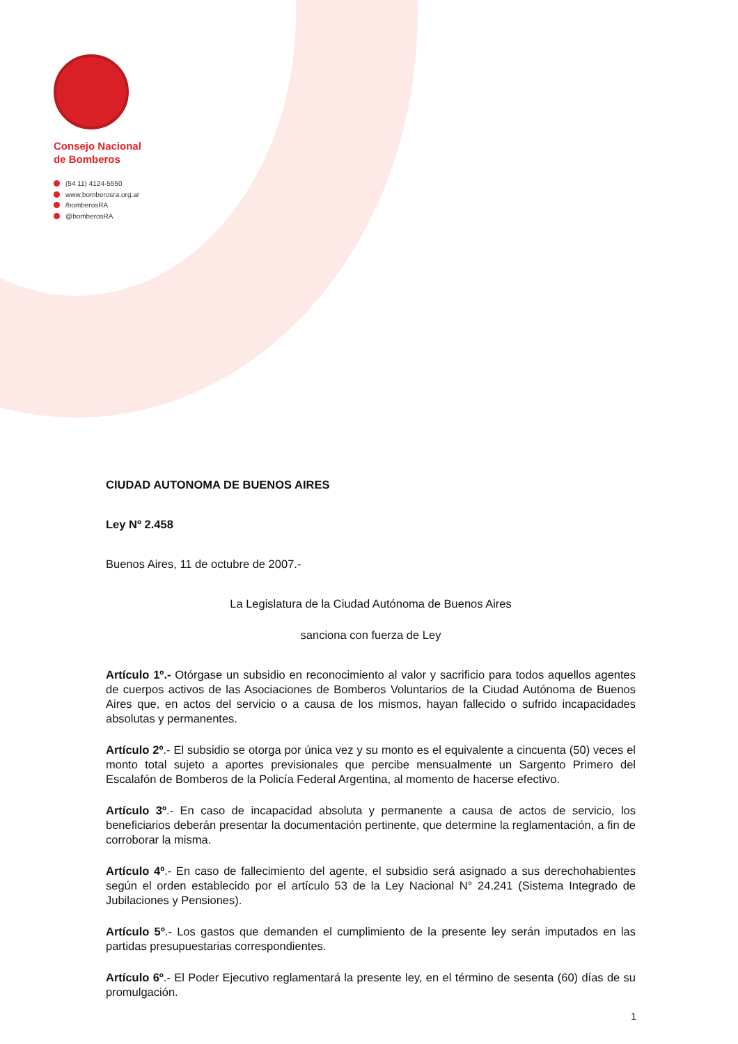Consejo Nacional
de Bomberos
(54 11) 4124-5550
www.bomberosra.org.ar
/bomberosRA
@bomberosRA
CIUDAD AUTONOMA DE BUENOS AIRES
Ley Nº 2.458
Buenos Aires, 11 de octubre de 2007.-
La Legislatura de la Ciudad Autónoma de Buenos Aires
sanciona con fuerza de Ley
Artículo 1º.- Otórgase un subsidio en reconocimiento al valor y sacrificio para todos aquellos agentes de cuerpos activos de las Asociaciones de Bomberos Voluntarios de la Ciudad Autónoma de Buenos Aires que, en actos del servicio o a causa de los mismos, hayan fallecido o sufrido incapacidades absolutas y permanentes.
Artículo 2º.- El subsidio se otorga por única vez y su monto es el equivalente a cincuenta (50) veces el monto total sujeto a aportes previsionales que percibe mensualmente un Sargento Primero del Escalafón de Bomberos de la Policía Federal Argentina, al momento de hacerse efectivo.
Artículo 3º.- En caso de incapacidad absoluta y permanente a causa de actos de servicio, los beneficiarios deberán presentar la documentación pertinente, que determine la reglamentación, a fin de corroborar la misma.
Artículo 4º.- En caso de fallecimiento del agente, el subsidio será asignado a sus derechohabientes según el orden establecido por el artículo 53 de la Ley Nacional N° 24.241 (Sistema Integrado de Jubilaciones y Pensiones).
Artículo 5º.- Los gastos que demanden el cumplimiento de la presente ley serán imputados en las partidas presupuestarias correspondientes.
Artículo 6º.- El Poder Ejecutivo reglamentará la presente ley, en el término de sesenta (60) días de su promulgación.
1